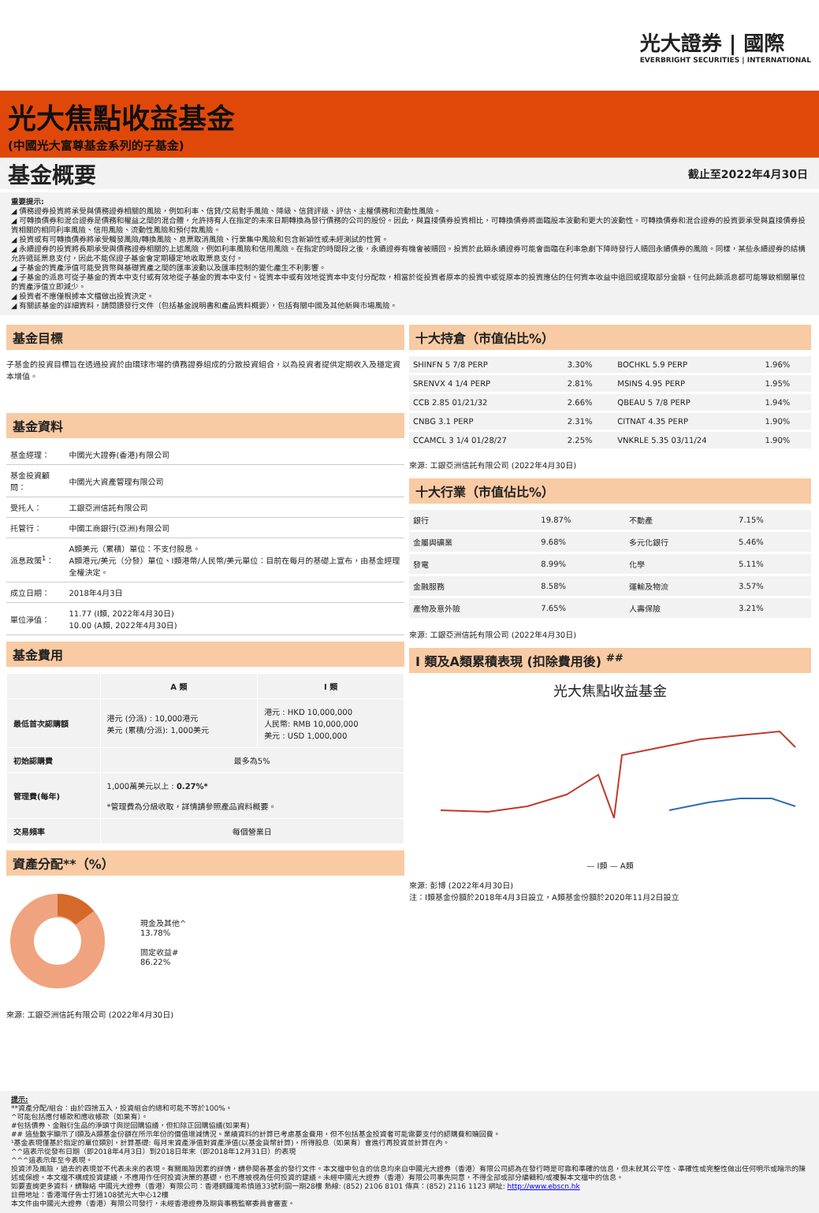光大證券 | 國際
EVERBRIGHT SECURITIES | INTERNATIONAL
光大焦點收益基金
(中國光大富尊基金系列的子基金)
基金概要
截止至2022年4月30日
重要提示:
◢ 債務證券投資將承受與債務證券相關的風險，例如利率、信貸/交易對手風險、降級、信貸評級、評估、主權債務和流動性風險。
◢ 可轉換債券和混合證券是債務和權益之間的混合體，允許持有人在指定的未來日期轉換為發行債務的公司的股份。因此，與直接債券投資相比，可轉換債券將面臨股本波動和更大的波動性。可轉換債券和混合證券的投資要承受與直接債券投資相關的相同利率風險、信用風險、流動性風險和預付款風險。
◢ 投資或有可轉換債券將承受觸發風險/轉換風險、息票取消風險、行業集中風險和包含新穎性或未經測試的性質。
◢ 永續證券的投資將長期承受與債務證券相關的上述風險，例如利率風險和信用風險。在指定的時間段之後，永續證券有機會被贖回。投資於此類永續證券可能會面臨在利率急劇下降時發行人贖回永續債券的風險。同樣，某些永續證券的結構允許遞延票息支付，因此不能保證子基金會定期穩定地收取票息支付。
◢ 子基金的資產淨值可能受貨幣與基礎資產之間的匯率波動以及匯率控制的變化產生不利影響。
◢ 子基金的派息可從子基金的資本中支付或有效地從子基金的資本中支付。從資本中或有效地從資本中支付分配款，相當於從投資者原本的投資中或從原本的投資應佔的任何資本收益中退回或提取部分金額。任何此類派息都可能導致相關單位的資產淨值立即減少。
◢ 投資者不應僅根據本文檔做出投資決定。
◢ 有關該基金的詳細資料，請閱讀發行文件（包括基金說明書和產品資料概要），包括有關中國及其他新興市場風險。
基金目標
子基金的投資目標旨在透過投資於由環球市場的債務證券組成的分散投資組合，以為投資者提供定期收入及穩定資本增值。
基金資料
| 基金經理： | 中國光大證券(香港)有限公司 |
| 基金投資顧問： | 中國光大資產管理有限公司 |
| 受托人： | 工銀亞洲信託有限公司 |
| 托管行： | 中國工商銀行(亞洲)有限公司 |
| 派息政策<sup>1</sup>： | A類美元（累積）單位：不支付股息。 A類港元/美元（分發）單位、I類港幣/人民幣/美元單位：目前在每月的基礎上宣布，由基金經理全權決定。 |
| 成立日期： | 2018年4月3日 |
| 單位淨值： | 11.77 (I類, 2022年4月30日) 10.00 (A類, 2022年4月30日) |
基金費用
| | A 類 | I 類 |
| --- | --- | --- |
| 最低首次認購額 | 港元 (分派) : 10,000港元 美元 (累積/分派): 1,000美元 | 港元 : HKD 10,000,000 人民幣: RMB 10,000,000 美元 : USD 1,000,000 |
| 初始認購費 | 最多為5% | |
| 管理費(每年) | 1,000萬美元以上 : 0.27%* *管理費為分級收取，詳情請參照產品資料概要。 | |
| 交易頻率 | 每個營業日 | |
資產分配**（%）
現金及其他^
13.78%
固定收益#
86.22%
來源: 工銀亞洲信託有限公司 (2022年4月30日)
十大持倉（市值佔比%）
| SHINFN 5 7/8 PERP | 3.30% | BOCHKL 5.9 PERP | 1.96% |
| SRENVX 4 1/4 PERP | 2.81% | MSINS 4.95 PERP | 1.95% |
| CCB 2.85 01/21/32 | 2.66% | QBEAU 5 7/8 PERP | 1.94% |
| CNBG 3.1 PERP | 2.31% | CITNAT 4.35 PERP | 1.90% |
| CCAMCL 3 1/4 01/28/27 | 2.25% | VNKRLE 5.35 03/11/24 | 1.90% |
來源: 工銀亞洲信託有限公司 (2022年4月30日)
十大行業（市值佔比%）
| 銀行 | 19.87% | 不動產 | 7.15% |
| 金屬與礦業 | 9.68% | 多元化銀行 | 5.46% |
| 發電 | 8.99% | 化學 | 5.11% |
| 金融服務 | 8.58% | 運輸及物流 | 3.57% |
| 產物及意外險 | 7.65% | 人壽保險 | 3.21% |
來源: 工銀亞洲信託有限公司 (2022年4月30日)
I 類及A類累積表現 (扣除費用後) <sup>##</sup>
光大焦點收益基金
— I類 — A類
來源: 彭博 (2022年4月30日)
注：I類基金份額於2018年4月3日設立，A類基金份額於2020年11月2日設立
提示:
**資產分配/組合：由於四捨五入，投資組合的總和可能不等於100%。
^可能包括應付帳款和應收帳款（如果有）。
#包括債券、金融衍生品的淨頭寸與逆回購協議，但扣除正回購協議(如果有)
## 這些數字顯示了I類及A類基金份額在所示年份的價值增減情況。業績資料的計算已考慮基金費用，但不包括基金投資者可能需要支付的認購費和贖回費。
¹基金表現僅基於指定的單位類別，計算基礎: 每月末資產淨值對資產淨值(以基金貨幣計算)，所得股息（如果有）會進行再投資並計算在內。
^^這表示從發布日期（即2018年4月3日）到2018日年末（即2018年12月31日）的表現
^^^這表示年至今表現。
投資涉及風險，過去的表現並不代表未來的表現。有關風險因素的詳情，請參閱各基金的發行文件。本文檔中包含的信息均來自中國光大證券（香港）有限公司認為在發行時是可靠和準確的信息，但未就其公平性、準確性或完整性做出任何明示或暗示的陳述或保證。本文檔不構成投資建議，不應用作任何投資決策的基礎，也不應被視為任何投資的建議。未經中國光大證券（香港）有限公司事先同意，不得全部或部分編輯和/或複製本文檔中的信息。
如要查詢更多資料，請聯絡 中國光大證券（香港）有限公司：香港銅鑼灣希慎道33號利園一期28樓 熱線: (852) 2106 8101 傳真：(852) 2116 1123 網址: http://www.ebscn.hk
註冊地址：香港灣仔告士打道108號光大中心12樓
本文件由中國光大證券（香港）有限公司發行，未經香港證券及期貨事務監察委員會審查。